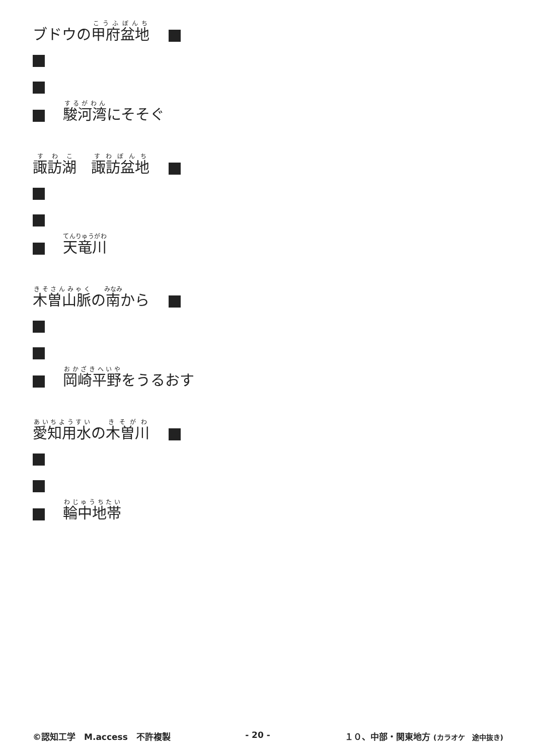ブドウの甲府盆地　
駿河湾にそそぐ
諏訪湖　諏訪盆地　
天竜川
木曽山脈の南から　
岡崎平野をうるおす
愛知用水の木曽川　
輪中地帯
©認知工学　M.access　不許複製 - 20 - １０、中部・関東地方 (カラオケ　途中抜き)